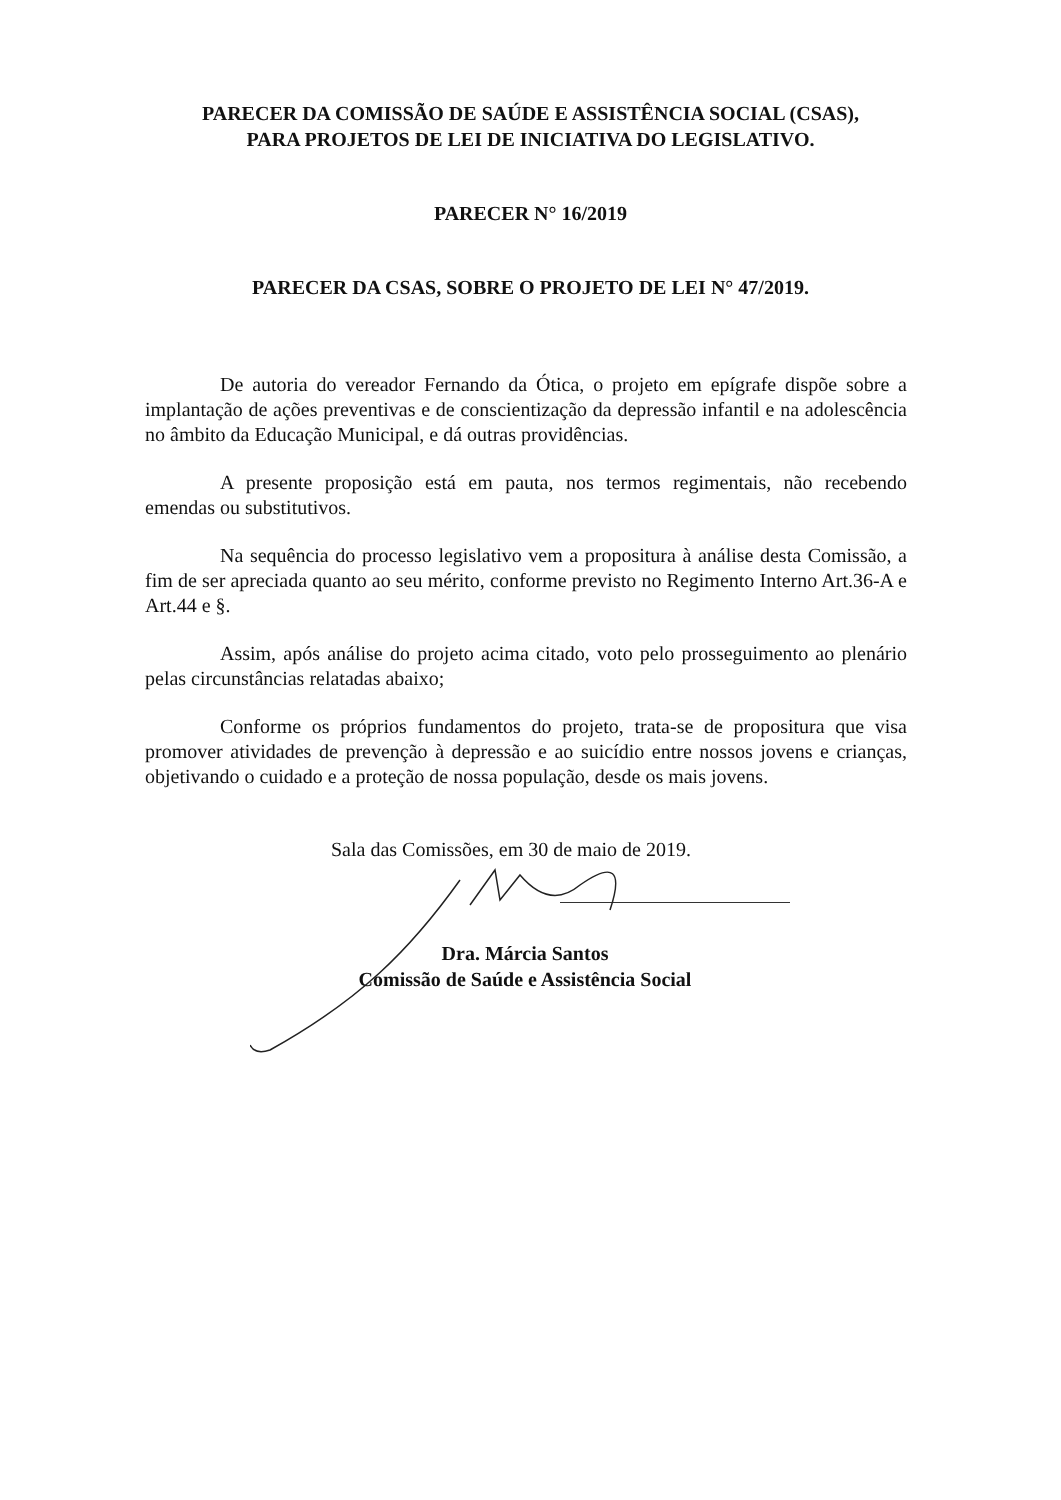PARECER DA COMISSÃO DE SAÚDE E ASSISTÊNCIA SOCIAL (CSAS),
PARA PROJETOS DE LEI DE INICIATIVA DO LEGISLATIVO.
PARECER N° 16/2019
PARECER DA CSAS, SOBRE O PROJETO DE LEI N° 47/2019.
De autoria do vereador Fernando da Ótica, o projeto em epígrafe dispõe sobre a implantação de ações preventivas e de conscientização da depressão infantil e na adolescência no âmbito da Educação Municipal, e dá outras providências.
A presente proposição está em pauta, nos termos regimentais, não recebendo emendas ou substitutivos.
Na sequência do processo legislativo vem a propositura à análise desta Comissão, a fim de ser apreciada quanto ao seu mérito, conforme previsto no Regimento Interno Art.36-A e Art.44 e §.
Assim, após análise do projeto acima citado, voto pelo prosseguimento ao plenário pelas circunstâncias relatadas abaixo;
Conforme os próprios fundamentos do projeto, trata-se de propositura que visa promover atividades de prevenção à depressão e ao suicídio entre nossos jovens e crianças, objetivando o cuidado e a proteção de nossa população, desde os mais jovens.
Sala das Comissões, em 30 de maio de 2019.
Dra. Márcia Santos
Comissão de Saúde e Assistência Social